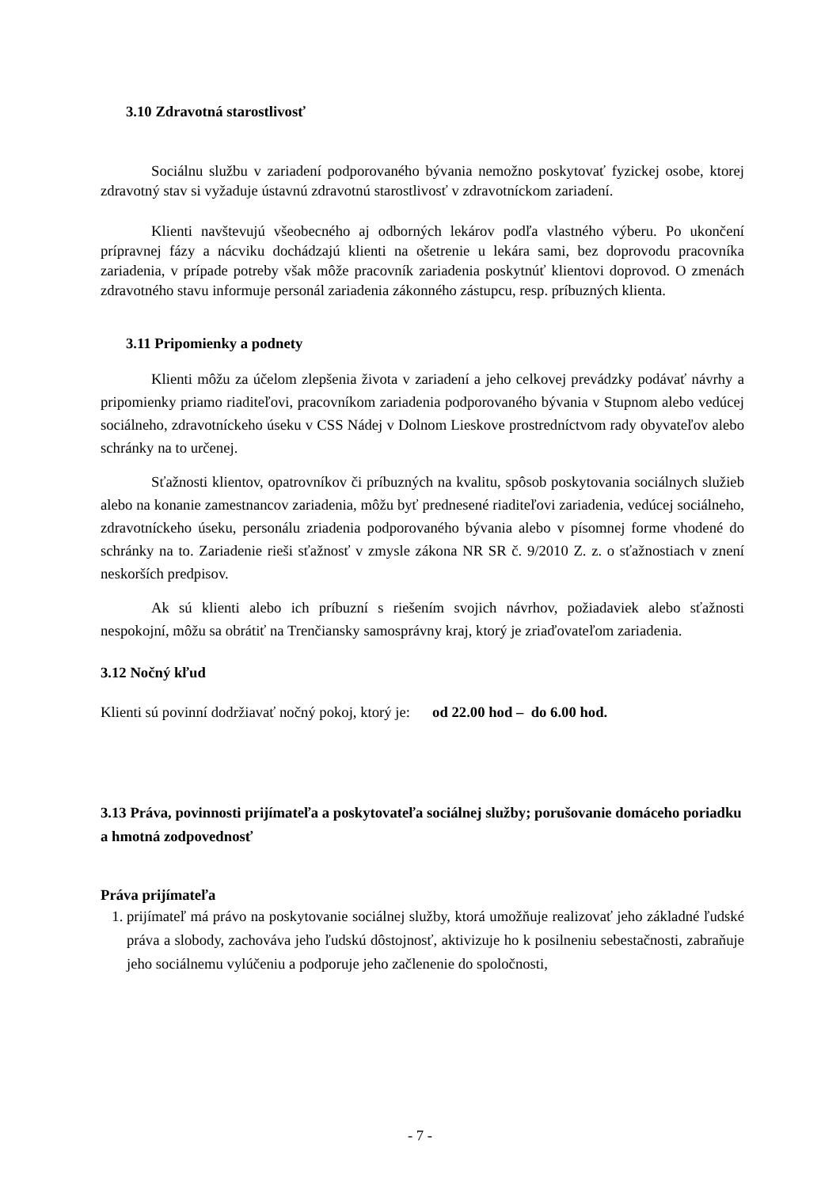3.10 Zdravotná starostlivosť
Sociálnu službu v zariadení podporovaného bývania nemožno poskytovať fyzickej osobe, ktorej zdravotný stav si vyžaduje ústavnú zdravotnú starostlivosť v zdravotníckom zariadení.
Klienti navštevujú všeobecného aj odborných lekárov podľa vlastného výberu. Po ukončení prípravnej fázy a nácviku dochádzajú klienti na ošetrenie u lekára sami, bez doprovodu pracovníka zariadenia, v prípade potreby však môže pracovník zariadenia poskytnúť klientovi doprovod. O zmenách zdravotného stavu informuje personál zariadenia zákonného zástupcu, resp. príbuzných klienta.
3.11 Pripomienky a podnety
Klienti môžu za účelom zlepšenia života v zariadení a jeho celkovej prevádzky podávať návrhy a pripomienky priamo riaditeľovi, pracovníkom zariadenia podporovaného bývania v Stupnom alebo vedúcej sociálneho, zdravotníckeho úseku v CSS Nádej v Dolnom Lieskove prostredníctvom rady obyvateľov alebo schránky na to určenej.
Sťažnosti klientov, opatrovníkov či príbuzných na kvalitu, spôsob poskytovania sociálnych služieb alebo na konanie zamestnancov zariadenia, môžu byť prednesené riaditeľovi zariadenia, vedúcej sociálneho, zdravotníckeho úseku, personálu zriadenia podporovaného bývania alebo v písomnej forme vhodené do schránky na to. Zariadenie rieši sťažnosť v zmysle zákona NR SR č. 9/2010 Z. z. o sťažnostiach v znení neskorších predpisov.
Ak sú klienti alebo ich príbuzní s riešením svojich návrhov, požiadaviek alebo sťažnosti nespokojní, môžu sa obrátiť na Trenčiansky samosprávny kraj, ktorý je zriaďovateľom zariadenia.
3.12 Nočný kľud
Klienti sú povinní dodržiavať nočný pokoj, ktorý je: od 22.00 hod – do 6.00 hod.
3.13 Práva, povinnosti prijímateľa a poskytovateľa sociálnej služby; porušovanie domáceho poriadku a hmotná zodpovednosť
Práva prijímateľa
1. prijímateľ má právo na poskytovanie sociálnej služby, ktorá umožňuje realizovať jeho základné ľudské práva a slobody, zachováva jeho ľudskú dôstojnosť, aktivizuje ho k posilneniu sebestačnosti, zabraňuje jeho sociálnemu vylúčeniu a podporuje jeho začlenenie do spoločnosti,
- 7 -